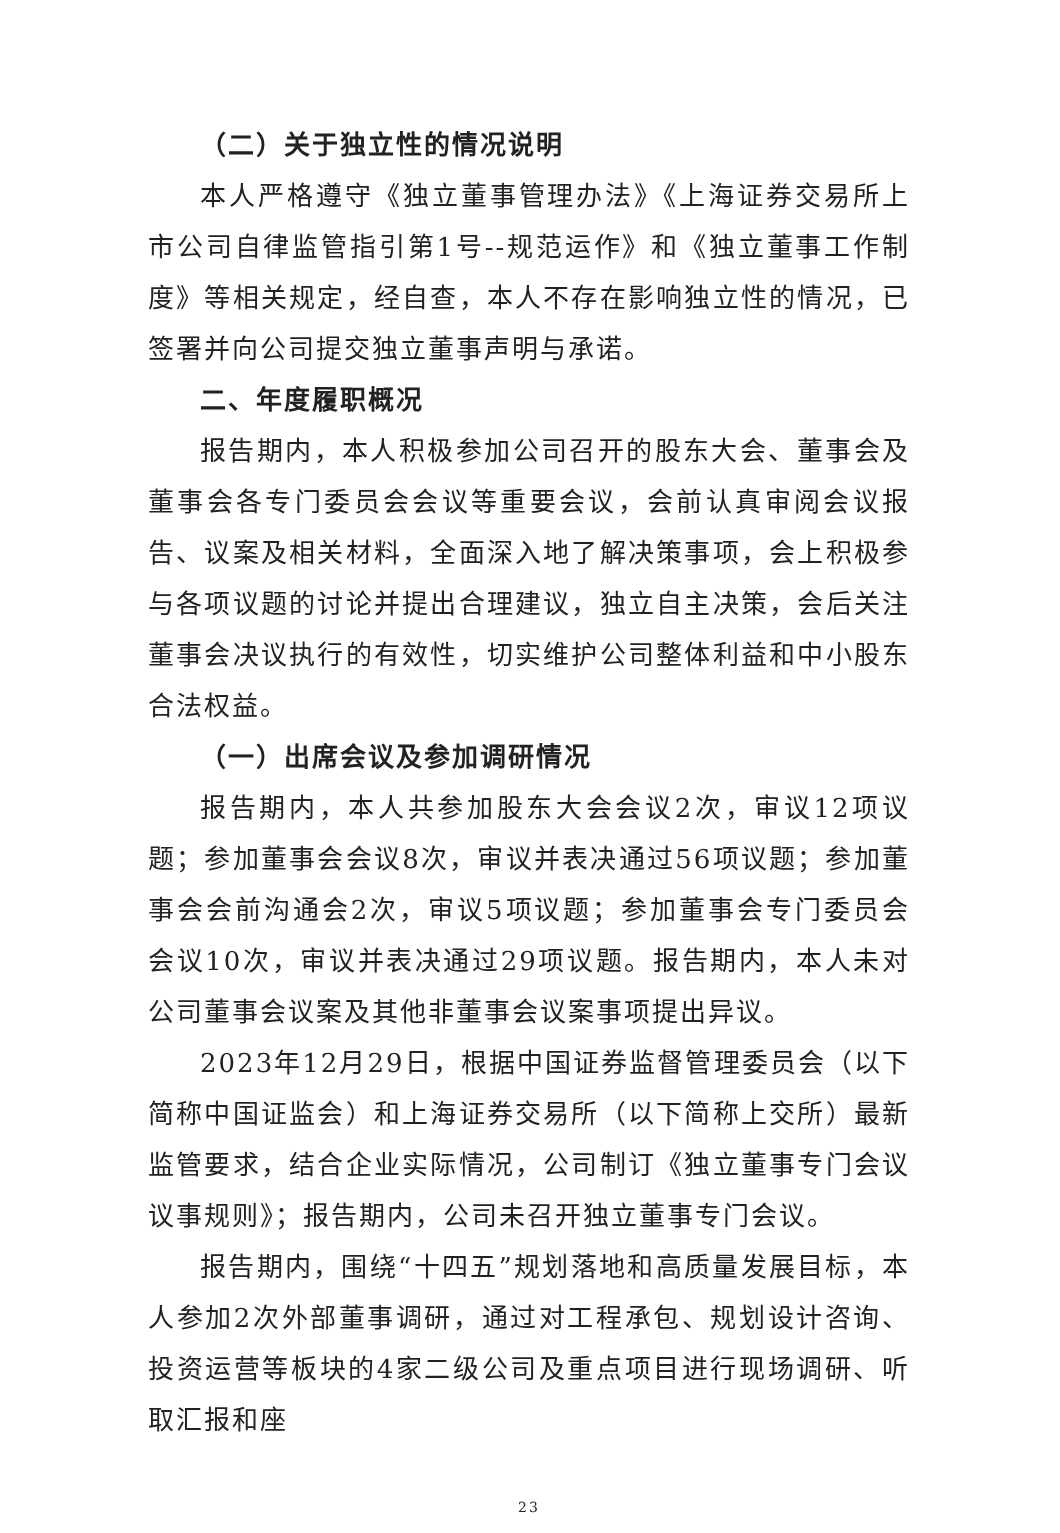（二）关于独立性的情况说明
本人严格遵守《独立董事管理办法》《上海证券交易所上市公司自律监管指引第1号--规范运作》和《独立董事工作制度》等相关规定，经自查，本人不存在影响独立性的情况，已签署并向公司提交独立董事声明与承诺。
二、年度履职概况
报告期内，本人积极参加公司召开的股东大会、董事会及董事会各专门委员会会议等重要会议，会前认真审阅会议报告、议案及相关材料，全面深入地了解决策事项，会上积极参与各项议题的讨论并提出合理建议，独立自主决策，会后关注董事会决议执行的有效性，切实维护公司整体利益和中小股东合法权益。
（一）出席会议及参加调研情况
报告期内，本人共参加股东大会会议2次，审议12项议题；参加董事会会议8次，审议并表决通过56项议题；参加董事会会前沟通会2次，审议5项议题；参加董事会专门委员会会议10次，审议并表决通过29项议题。报告期内，本人未对公司董事会议案及其他非董事会议案事项提出异议。
2023年12月29日，根据中国证券监督管理委员会（以下简称中国证监会）和上海证券交易所（以下简称上交所）最新监管要求，结合企业实际情况，公司制订《独立董事专门会议议事规则》；报告期内，公司未召开独立董事专门会议。
报告期内，围绕“十四五”规划落地和高质量发展目标，本人参加2次外部董事调研，通过对工程承包、规划设计咨询、投资运营等板块的4家二级公司及重点项目进行现场调研、听取汇报和座
23